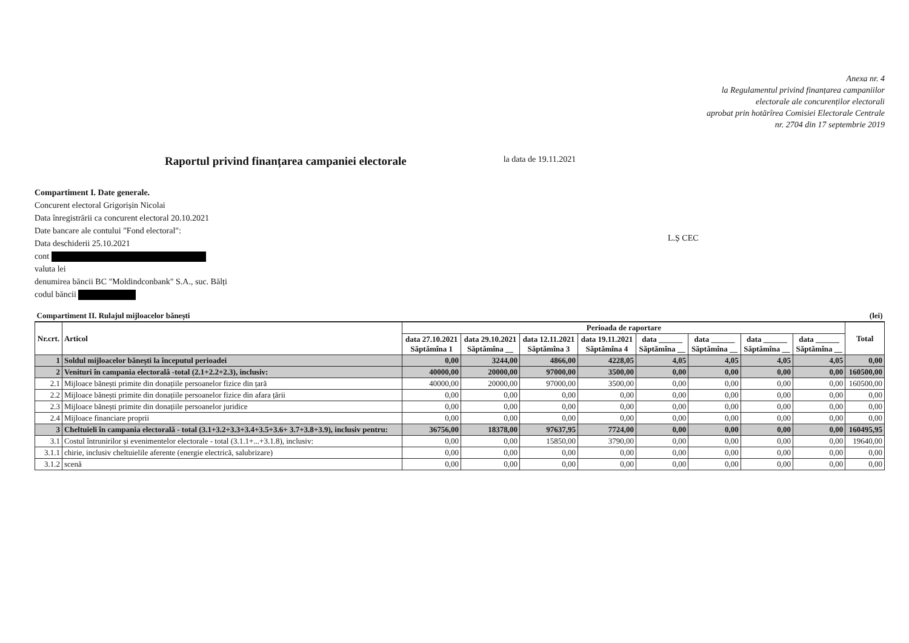Anexa nr. 4
la Regulamentul privind finanțarea campaniilor
electorale ale concurenților electorali
aprobat prin hotărîrea Comisiei Electorale Centrale
nr. 2704 din 17 septembrie 2019
Raportul privind finanțarea campaniei electorale
la data de 19.11.2021
Compartiment I. Date generale.
Concurent electoral Grigorișin Nicolai
Data înregistrării ca concurent electoral 20.10.2021
Date bancare ale contului "Fond electoral":
Data deschiderii 25.10.2021
cont
valuta lei
denumirea băncii BC "Moldindconbank" S.A., suc. Bălți
codul băncii
L.Ș CEC
| Compartiment II. Rulajul mijloacelor bănești | | | | | | | | | | (lei) |
| Nr.crt. | Articol | Perioada de raportare | | | | | | | | Total |
| | | data 27.10.2021 Săptămîna 1 | data 29.10.2021 Săptămîna __ | data 12.11.2021 Săptămîna 3 | data 19.11.2021 Săptămîna 4 | data ______ Săptămîna __ | data ______ Săptămîna __ | data ______ Săptămîna __ | data ______ Săptămîna __ | |
| 1 | Soldul mijloacelor bănești la începutul perioadei | 0,00 | 3244,00 | 4866,00 | 4228,05 | 4,05 | 4,05 | 4,05 | 4,05 | 0,00 |
| 2 | Venituri în campania electorală -total (2.1+2.2+2.3), inclusiv: | 40000,00 | 20000,00 | 97000,00 | 3500,00 | 0,00 | 0,00 | 0,00 | 0,00 | 160500,00 |
| 2.1 | Mijloace bănești primite din donațiile persoanelor fizice din țară | 40000,00 | 20000,00 | 97000,00 | 3500,00 | 0,00 | 0,00 | 0,00 | 0,00 | 160500,00 |
| 2.2 | Mijloace bănești primite din donațiile persoanelor fizice din afara țării | 0,00 | 0,00 | 0,00 | 0,00 | 0,00 | 0,00 | 0,00 | 0,00 | 0,00 |
| 2.3 | Mijloace bănești primite din donațiile persoanelor juridice | 0,00 | 0,00 | 0,00 | 0,00 | 0,00 | 0,00 | 0,00 | 0,00 | 0,00 |
| 2.4 | Mijloace financiare proprii | 0,00 | 0,00 | 0,00 | 0,00 | 0,00 | 0,00 | 0,00 | 0,00 | 0,00 |
| 3 | Cheltuieli în campania electorală - total (3.1+3.2+3.3+3.4+3.5+3.6+ 3.7+3.8+3.9), inclusiv pentru: | 36756,00 | 18378,00 | 97637,95 | 7724,00 | 0,00 | 0,00 | 0,00 | 0,00 | 160495,95 |
| 3.1 | Costul întrunirilor și evenimentelor electorale - total (3.1.1+...+3.1.8), inclusiv: | 0,00 | 0,00 | 15850,00 | 3790,00 | 0,00 | 0,00 | 0,00 | 0,00 | 19640,00 |
| 3.1.1 | chirie, inclusiv cheltuielile aferente (energie electrică, salubrizare) | 0,00 | 0,00 | 0,00 | 0,00 | 0,00 | 0,00 | 0,00 | 0,00 | 0,00 |
| 3.1.2 | scenă | 0,00 | 0,00 | 0,00 | 0,00 | 0,00 | 0,00 | 0,00 | 0,00 | 0,00 |